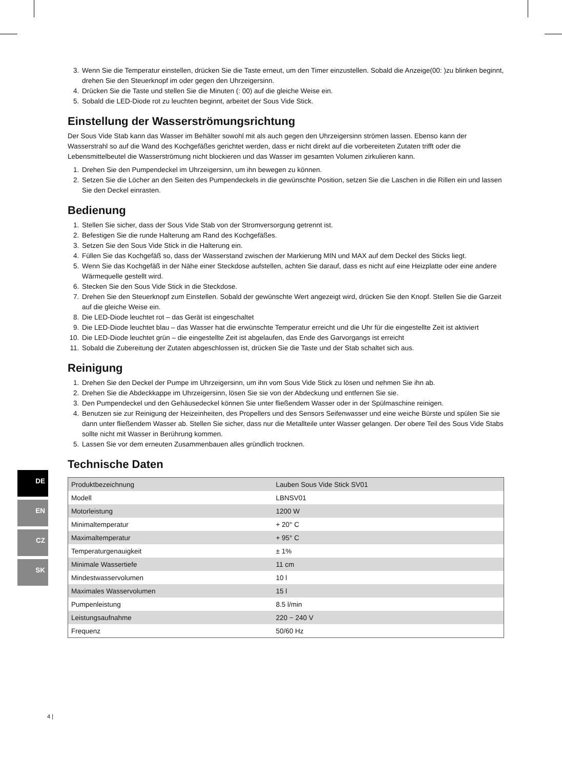3. Wenn Sie die Temperatur einstellen, drücken Sie die Taste erneut, um den Timer einzustellen. Sobald die Anzeige(00: )zu blinken beginnt, drehen Sie den Steuerknopf im oder gegen den Uhrzeigersinn.
4. Drücken Sie die Taste und stellen Sie die Minuten (: 00) auf die gleiche Weise ein.
5. Sobald die LED-Diode rot zu leuchten beginnt, arbeitet der Sous Vide Stick.
Einstellung der Wasserströmungsrichtung
Der Sous Vide Stab kann das Wasser im Behälter sowohl mit als auch gegen den Uhrzeigersinn strömen lassen. Ebenso kann der Wasserstrahl so auf die Wand des Kochgefäßes gerichtet werden, dass er nicht direkt auf die vorbereiteten Zutaten trifft oder die Lebensmittelbeutel die Wasserströmung nicht blockieren und das Wasser im gesamten Volumen zirkulieren kann.
1. Drehen Sie den Pumpendeckel im Uhrzeigersinn, um ihn bewegen zu können.
2. Setzen Sie die Löcher an den Seiten des Pumpendeckels in die gewünschte Position, setzen Sie die Laschen in die Rillen ein und lassen Sie den Deckel einrasten.
Bedienung
1. Stellen Sie sicher, dass der Sous Vide Stab von der Stromversorgung getrennt ist.
2. Befestigen Sie die runde Halterung am Rand des Kochgefäßes.
3. Setzen Sie den Sous Vide Stick in die Halterung ein.
4. Füllen Sie das Kochgefäß so, dass der Wasserstand zwischen der Markierung MIN und MAX auf dem Deckel des Sticks liegt.
5. Wenn Sie das Kochgefäß in der Nähe einer Steckdose aufstellen, achten Sie darauf, dass es nicht auf eine Heizplatte oder eine andere Wärmequelle gestellt wird.
6. Stecken Sie den Sous Vide Stick in die Steckdose.
7. Drehen Sie den Steuerknopf zum Einstellen. Sobald der gewünschte Wert angezeigt wird, drücken Sie den Knopf. Stellen Sie die Garzeit auf die gleiche Weise ein.
8. Die LED-Diode leuchtet rot – das Gerät ist eingeschaltet
9. Die LED-Diode leuchtet blau – das Wasser hat die erwünschte Temperatur erreicht und die Uhr für die eingestellte Zeit ist aktiviert
10. Die LED-Diode leuchtet grün – die eingestellte Zeit ist abgelaufen, das Ende des Garvorgangs ist erreicht
11. Sobald die Zubereitung der Zutaten abgeschlossen ist, drücken Sie die Taste und der Stab schaltet sich aus.
Reinigung
1. Drehen Sie den Deckel der Pumpe im Uhrzeigersinn, um ihn vom Sous Vide Stick zu lösen und nehmen Sie ihn ab.
2. Drehen Sie die Abdeckkappe im Uhrzeigersinn, lösen Sie sie von der Abdeckung und entfernen Sie sie.
3. Den Pumpendeckel und den Gehäusedeckel können Sie unter fließendem Wasser oder in der Spülmaschine reinigen.
4. Benutzen sie zur Reinigung der Heizeinheiten, des Propellers und des Sensors Seifenwasser und eine weiche Bürste und spülen Sie sie dann unter fließendem Wasser ab. Stellen Sie sicher, dass nur die Metallteile unter Wasser gelangen. Der obere Teil des Sous Vide Stabs sollte nicht mit Wasser in Berührung kommen.
5. Lassen Sie vor dem erneuten Zusammenbauen alles gründlich trocknen.
Technische Daten
| Produktbezeichnung | Lauben Sous Vide Stick SV01 |
| Modell | LBNSV01 |
| Motorleistung | 1200 W |
| Minimaltemperatur | + 20° C |
| Maximaltemperatur | + 95° C |
| Temperaturgenauigkeit | ± 1% |
| Minimale Wassertiefe | 11 cm |
| Mindestwasservolumen | 10 l |
| Maximales Wasservolumen | 15 l |
| Pumpenleistung | 8.5 l/min |
| Leistungsaufnahme | 220 ~ 240 V |
| Frequenz | 50/60 Hz |
DE
EN
CZ
SK
4 |